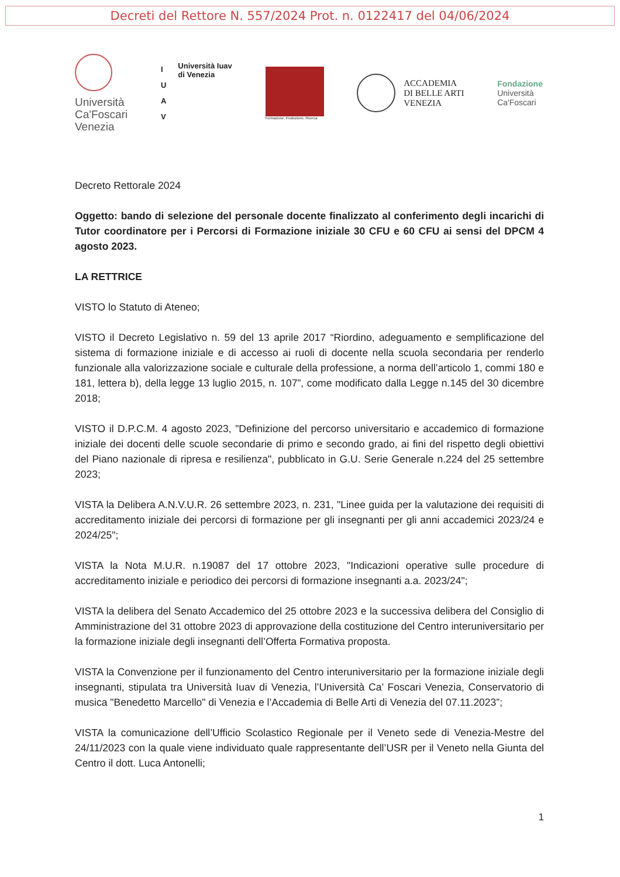Decreti del Rettore N. 557/2024 Prot. n. 0122417 del 04/06/2024
Università
Ca'Foscari
Venezia
I
U
A
V
Università Iuav
di Venezia
Formazione, Produzione, Ricerca
ACCADEMIA
DI BELLE ARTI
VENEZIA
Fondazione
Università
Ca'Foscari
Decreto Rettorale 2024
Oggetto: bando di selezione del personale docente finalizzato al conferimento degli incarichi di Tutor coordinatore per i Percorsi di Formazione iniziale 30 CFU e 60 CFU ai sensi del DPCM 4 agosto 2023.
LA RETTRICE
VISTO lo Statuto di Ateneo;
VISTO il Decreto Legislativo n. 59 del 13 aprile 2017 “Riordino, adeguamento e semplificazione del sistema di formazione iniziale e di accesso ai ruoli di docente nella scuola secondaria per renderlo funzionale alla valorizzazione sociale e culturale della professione, a norma dell’articolo 1, commi 180 e 181, lettera b), della legge 13 luglio 2015, n. 107”, come modificato dalla Legge n.145 del 30 dicembre 2018;
VISTO il D.P.C.M. 4 agosto 2023, "Definizione del percorso universitario e accademico di formazione iniziale dei docenti delle scuole secondarie di primo e secondo grado, ai fini del rispetto degli obiettivi del Piano nazionale di ripresa e resilienza", pubblicato in G.U. Serie Generale n.224 del 25 settembre 2023;
VISTA la Delibera A.N.V.U.R. 26 settembre 2023, n. 231, "Linee guida per la valutazione dei requisiti di accreditamento iniziale dei percorsi di formazione per gli insegnanti per gli anni accademici 2023/24 e 2024/25";
VISTA la Nota M.U.R. n.19087 del 17 ottobre 2023, "Indicazioni operative sulle procedure di accreditamento iniziale e periodico dei percorsi di formazione insegnanti a.a. 2023/24";
VISTA la delibera del Senato Accademico del 25 ottobre 2023 e la successiva delibera del Consiglio di Amministrazione del 31 ottobre 2023 di approvazione della costituzione del Centro interuniversitario per la formazione iniziale degli insegnanti dell’Offerta Formativa proposta.
VISTA la Convenzione per il funzionamento del Centro interuniversitario per la formazione iniziale degli insegnanti, stipulata tra Università Iuav di Venezia, l’Università Ca’ Foscari Venezia, Conservatorio di musica "Benedetto Marcello" di Venezia e l’Accademia di Belle Arti di Venezia del 07.11.2023”;
VISTA la comunicazione dell’Ufficio Scolastico Regionale per il Veneto sede di Venezia-Mestre del 24/11/2023 con la quale viene individuato quale rappresentante dell’USR per il Veneto nella Giunta del Centro il dott. Luca Antonelli;
1